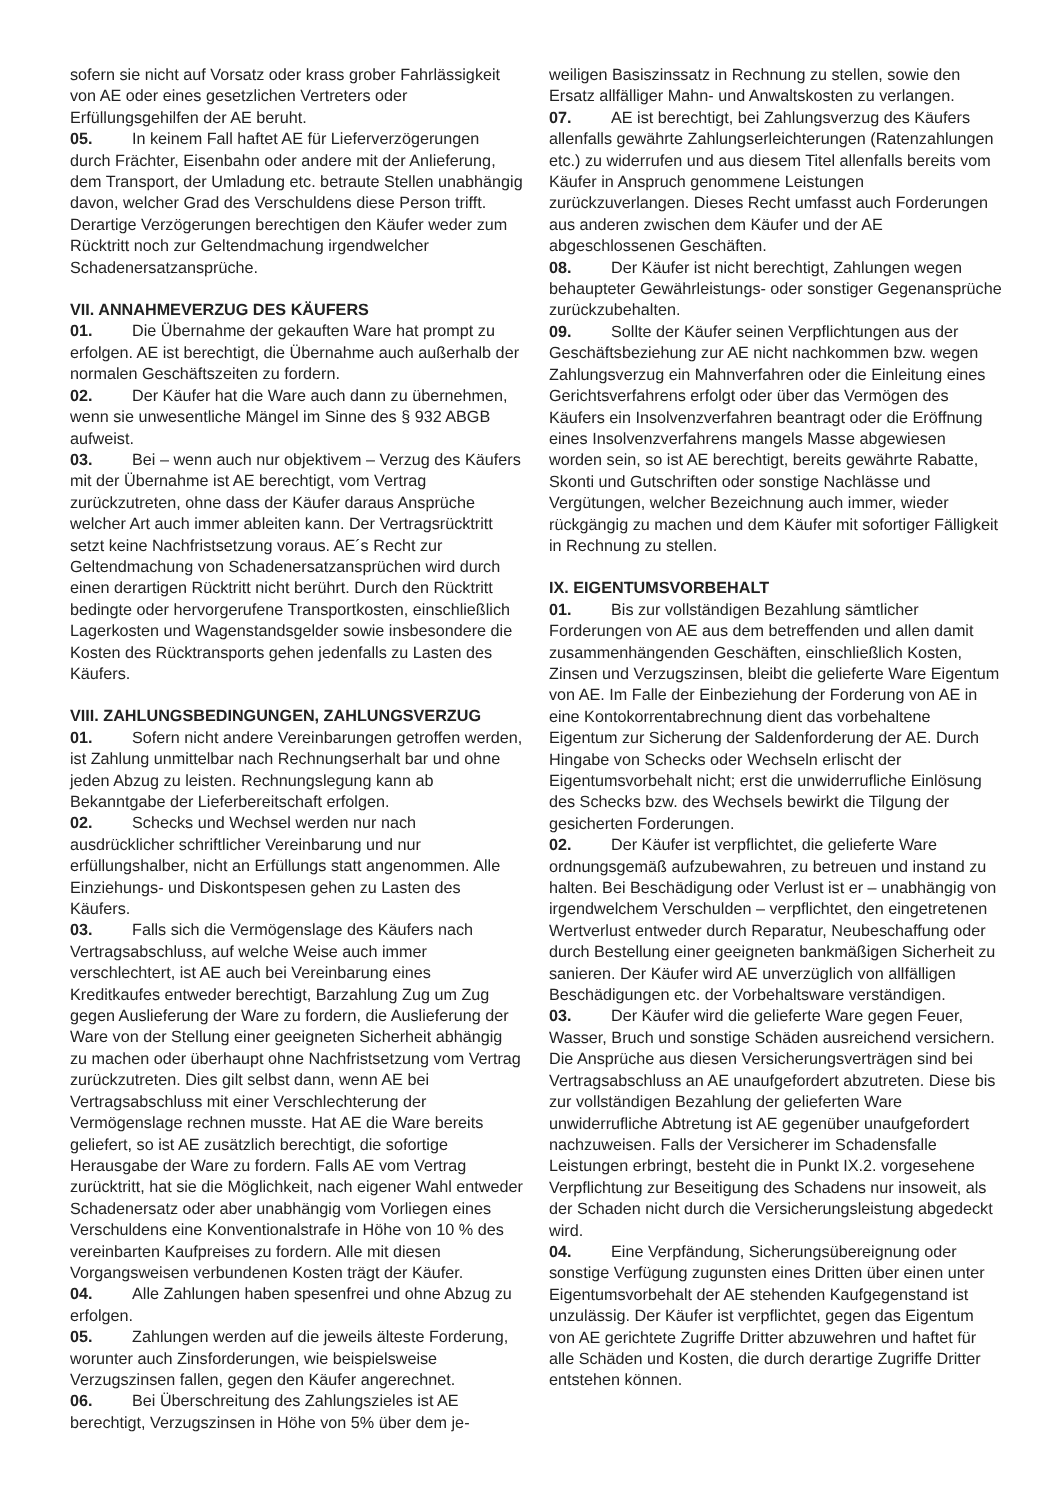sofern sie nicht auf Vorsatz oder krass grober Fahrlässigkeit von AE oder eines gesetzlichen Vertreters oder Erfüllungsgehilfen der AE beruht.
05. In keinem Fall haftet AE für Lieferverzögerungen durch Frächter, Eisenbahn oder andere mit der Anlieferung, dem Transport, der Umladung etc. betraute Stellen unabhängig davon, welcher Grad des Verschuldens diese Person trifft. Derartige Verzögerungen berechtigen den Käufer weder zum Rücktritt noch zur Geltendmachung irgendwelcher Schadenersatzansprüche.
VII. ANNAHMEVERZUG DES KÄUFERS
01. Die Übernahme der gekauften Ware hat prompt zu erfolgen. AE ist berechtigt, die Übernahme auch außerhalb der normalen Geschäftszeiten zu fordern.
02. Der Käufer hat die Ware auch dann zu übernehmen, wenn sie unwesentliche Mängel im Sinne des § 932 ABGB aufweist.
03. Bei – wenn auch nur objektivem – Verzug des Käufers mit der Übernahme ist AE berechtigt, vom Vertrag zurückzutreten, ohne dass der Käufer daraus Ansprüche welcher Art auch immer ableiten kann. Der Vertragsrücktritt setzt keine Nachfristsetzung voraus. AE´s Recht zur Geltendmachung von Schadenersatzansprüchen wird durch einen derartigen Rücktritt nicht berührt. Durch den Rücktritt bedingte oder hervorgerufene Transportkosten, einschließlich Lagerkosten und Wagenstandsgelder sowie insbesondere die Kosten des Rücktransports gehen jedenfalls zu Lasten des Käufers.
VIII. ZAHLUNGSBEDINGUNGEN, ZAHLUNGSVERZUG
01. Sofern nicht andere Vereinbarungen getroffen werden, ist Zahlung unmittelbar nach Rechnungserhalt bar und ohne jeden Abzug zu leisten. Rechnungslegung kann ab Bekanntgabe der Lieferbereitschaft erfolgen.
02. Schecks und Wechsel werden nur nach ausdrücklicher schriftlicher Vereinbarung und nur erfüllungshalber, nicht an Erfüllungs statt angenommen. Alle Einziehungs- und Diskontspesen gehen zu Lasten des Käufers.
03. Falls sich die Vermögenslage des Käufers nach Vertragsabschluss, auf welche Weise auch immer verschlechtert, ist AE auch bei Vereinbarung eines Kreditkaufes entweder berechtigt, Barzahlung Zug um Zug gegen Auslieferung der Ware zu fordern, die Auslieferung der Ware von der Stellung einer geeigneten Sicherheit abhängig zu machen oder überhaupt ohne Nachfristsetzung vom Vertrag zurückzutreten. Dies gilt selbst dann, wenn AE bei Vertragsabschluss mit einer Verschlechterung der Vermögenslage rechnen musste. Hat AE die Ware bereits geliefert, so ist AE zusätzlich berechtigt, die sofortige Herausgabe der Ware zu fordern. Falls AE vom Vertrag zurücktritt, hat sie die Möglichkeit, nach eigener Wahl entweder Schadenersatz oder aber unabhängig vom Vorliegen eines Verschuldens eine Konventionalstrafe in Höhe von 10 % des vereinbarten Kaufpreises zu fordern. Alle mit diesen Vorgangsweisen verbundenen Kosten trägt der Käufer.
04. Alle Zahlungen haben spesenfrei und ohne Abzug zu erfolgen.
05. Zahlungen werden auf die jeweils älteste Forderung, worunter auch Zinsforderungen, wie beispielsweise Verzugszinsen fallen, gegen den Käufer angerechnet.
06. Bei Überschreitung des Zahlungszieles ist AE berechtigt, Verzugszinsen in Höhe von 5% über dem je-
weiligen Basiszinssatz in Rechnung zu stellen, sowie den Ersatz allfälliger Mahn- und Anwaltskosten zu verlangen.
07. AE ist berechtigt, bei Zahlungsverzug des Käufers allenfalls gewährte Zahlungserleichterungen (Ratenzahlungen etc.) zu widerrufen und aus diesem Titel allenfalls bereits vom Käufer in Anspruch genommene Leistungen zurückzuverlangen. Dieses Recht umfasst auch Forderungen aus anderen zwischen dem Käufer und der AE abgeschlossenen Geschäften.
08. Der Käufer ist nicht berechtigt, Zahlungen wegen behaupteter Gewährleistungs- oder sonstiger Gegenansprüche zurückzubehalten.
09. Sollte der Käufer seinen Verpflichtungen aus der Geschäftsbeziehung zur AE nicht nachkommen bzw. wegen Zahlungsverzug ein Mahnverfahren oder die Einleitung eines Gerichtsverfahrens erfolgt oder über das Vermögen des Käufers ein Insolvenzverfahren beantragt oder die Eröffnung eines Insolvenzverfahrens mangels Masse abgewiesen worden sein, so ist AE berechtigt, bereits gewährte Rabatte, Skonti und Gutschriften oder sonstige Nachlässe und Vergütungen, welcher Bezeichnung auch immer, wieder rückgängig zu machen und dem Käufer mit sofortiger Fälligkeit in Rechnung zu stellen.
IX. EIGENTUMSVORBEHALT
01. Bis zur vollständigen Bezahlung sämtlicher Forderungen von AE aus dem betreffenden und allen damit zusammenhängenden Geschäften, einschließlich Kosten, Zinsen und Verzugszinsen, bleibt die gelieferte Ware Eigentum von AE. Im Falle der Einbeziehung der Forderung von AE in eine Kontokorrentabrechnung dient das vorbehaltene Eigentum zur Sicherung der Saldenforderung der AE. Durch Hingabe von Schecks oder Wechseln erlischt der Eigentumsvorbehalt nicht; erst die unwiderrufliche Einlösung des Schecks bzw. des Wechsels bewirkt die Tilgung der gesicherten Forderungen.
02. Der Käufer ist verpflichtet, die gelieferte Ware ordnungsgemäß aufzubewahren, zu betreuen und instand zu halten. Bei Beschädigung oder Verlust ist er – unabhängig von irgendwelchem Verschulden – verpflichtet, den eingetretenen Wertverlust entweder durch Reparatur, Neubeschaffung oder durch Bestellung einer geeigneten bankmäßigen Sicherheit zu sanieren. Der Käufer wird AE unverzüglich von allfälligen Beschädigungen etc. der Vorbehaltsware verständigen.
03. Der Käufer wird die gelieferte Ware gegen Feuer, Wasser, Bruch und sonstige Schäden ausreichend versichern. Die Ansprüche aus diesen Versicherungsverträgen sind bei Vertragsabschluss an AE unaufgefordert abzutreten. Diese bis zur vollständigen Bezahlung der gelieferten Ware unwiderrufliche Abtretung ist AE gegenüber unaufgefordert nachzuweisen. Falls der Versicherer im Schadensfalle Leistungen erbringt, besteht die in Punkt IX.2. vorgesehene Verpflichtung zur Beseitigung des Schadens nur insoweit, als der Schaden nicht durch die Versicherungsleistung abgedeckt wird.
04. Eine Verpfändung, Sicherungsübereignung oder sonstige Verfügung zugunsten eines Dritten über einen unter Eigentumsvorbehalt der AE stehenden Kaufgegenstand ist unzulässig. Der Käufer ist verpflichtet, gegen das Eigentum von AE gerichtete Zugriffe Dritter abzuwehren und haftet für alle Schäden und Kosten, die durch derartige Zugriffe Dritter entstehen können.